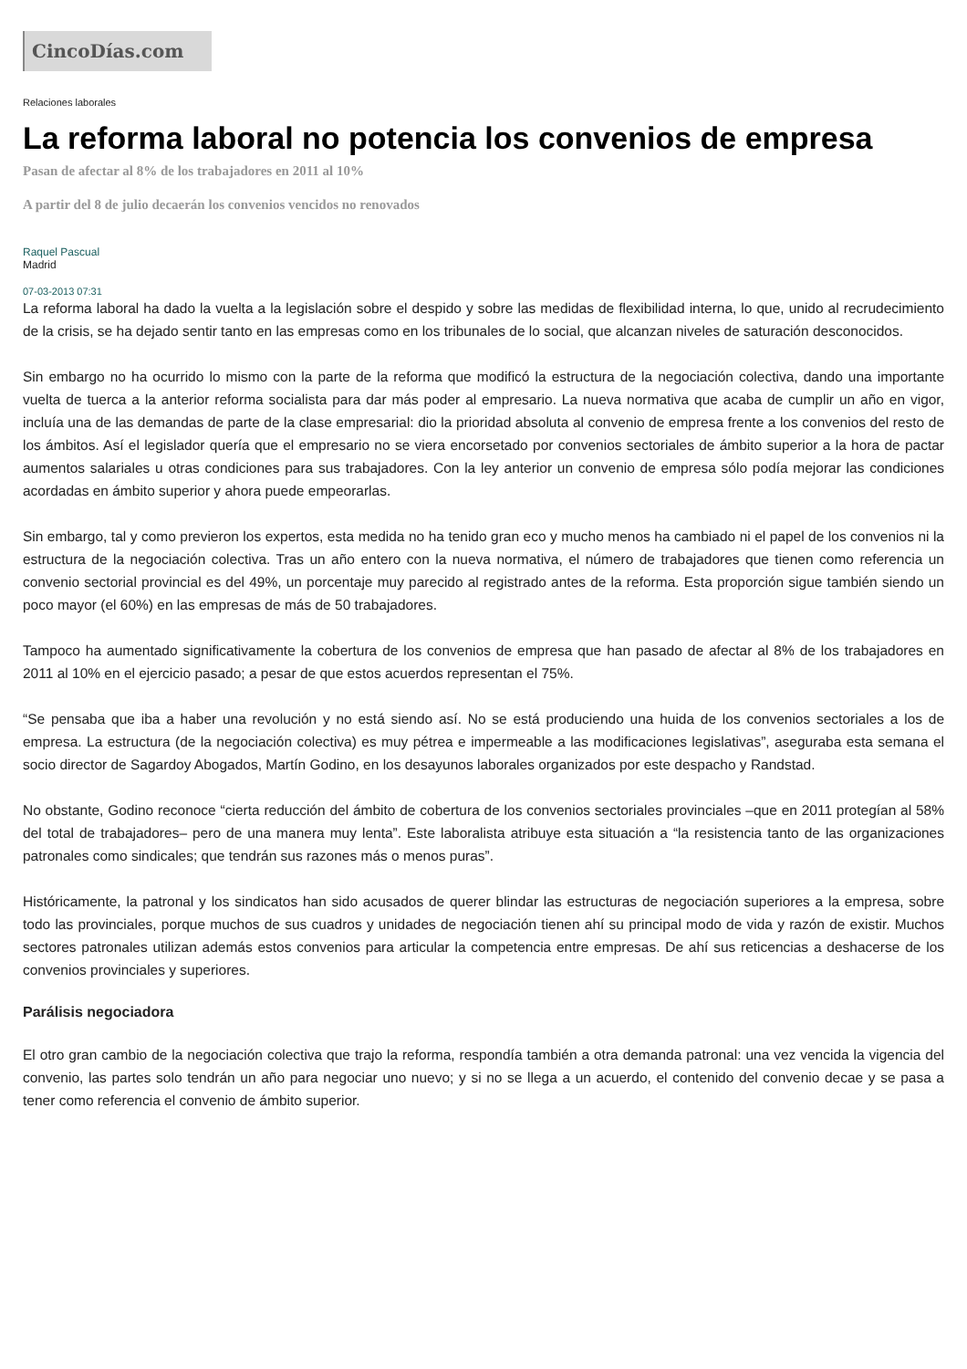CincoDías.com
Relaciones laborales
La reforma laboral no potencia los convenios de empresa
Pasan de afectar al 8% de los trabajadores en 2011 al 10%
A partir del 8 de julio decaerán los convenios vencidos no renovados
Raquel Pascual
Madrid
07-03-2013 07:31
La reforma laboral ha dado la vuelta a la legislación sobre el despido y sobre las medidas de flexibilidad interna, lo que, unido al recrudecimiento de la crisis, se ha dejado sentir tanto en las empresas como en los tribunales de lo social, que alcanzan niveles de saturación desconocidos.
Sin embargo no ha ocurrido lo mismo con la parte de la reforma que modificó la estructura de la negociación colectiva, dando una importante vuelta de tuerca a la anterior reforma socialista para dar más poder al empresario. La nueva normativa que acaba de cumplir un año en vigor, incluía una de las demandas de parte de la clase empresarial: dio la prioridad absoluta al convenio de empresa frente a los convenios del resto de los ámbitos. Así el legislador quería que el empresario no se viera encorsetado por convenios sectoriales de ámbito superior a la hora de pactar aumentos salariales u otras condiciones para sus trabajadores. Con la ley anterior un convenio de empresa sólo podía mejorar las condiciones acordadas en ámbito superior y ahora puede empeorarlas.
Sin embargo, tal y como previeron los expertos, esta medida no ha tenido gran eco y mucho menos ha cambiado ni el papel de los convenios ni la estructura de la negociación colectiva. Tras un año entero con la nueva normativa, el número de trabajadores que tienen como referencia un convenio sectorial provincial es del 49%, un porcentaje muy parecido al registrado antes de la reforma. Esta proporción sigue también siendo un poco mayor (el 60%) en las empresas de más de 50 trabajadores.
Tampoco ha aumentado significativamente la cobertura de los convenios de empresa que han pasado de afectar al 8% de los trabajadores en 2011 al 10% en el ejercicio pasado; a pesar de que estos acuerdos representan el 75%.
“Se pensaba que iba a haber una revolución y no está siendo así. No se está produciendo una huida de los convenios sectoriales a los de empresa. La estructura (de la negociación colectiva) es muy pétrea e impermeable a las modificaciones legislativas”, aseguraba esta semana el socio director de Sagardoy Abogados, Martín Godino, en los desayunos laborales organizados por este despacho y Randstad.
No obstante, Godino reconoce “cierta reducción del ámbito de cobertura de los convenios sectoriales provinciales –que en 2011 protegían al 58% del total de trabajadores– pero de una manera muy lenta”. Este laboralista atribuye esta situación a “la resistencia tanto de las organizaciones patronales como sindicales; que tendrán sus razones más o menos puras”.
Históricamente, la patronal y los sindicatos han sido acusados de querer blindar las estructuras de negociación superiores a la empresa, sobre todo las provinciales, porque muchos de sus cuadros y unidades de negociación tienen ahí su principal modo de vida y razón de existir. Muchos sectores patronales utilizan además estos convenios para articular la competencia entre empresas. De ahí sus reticencias a deshacerse de los convenios provinciales y superiores.
Parálisis negociadora
El otro gran cambio de la negociación colectiva que trajo la reforma, respondía también a otra demanda patronal: una vez vencida la vigencia del convenio, las partes solo tendrán un año para negociar uno nuevo; y si no se llega a un acuerdo, el contenido del convenio decae y se pasa a tener como referencia el convenio de ámbito superior.